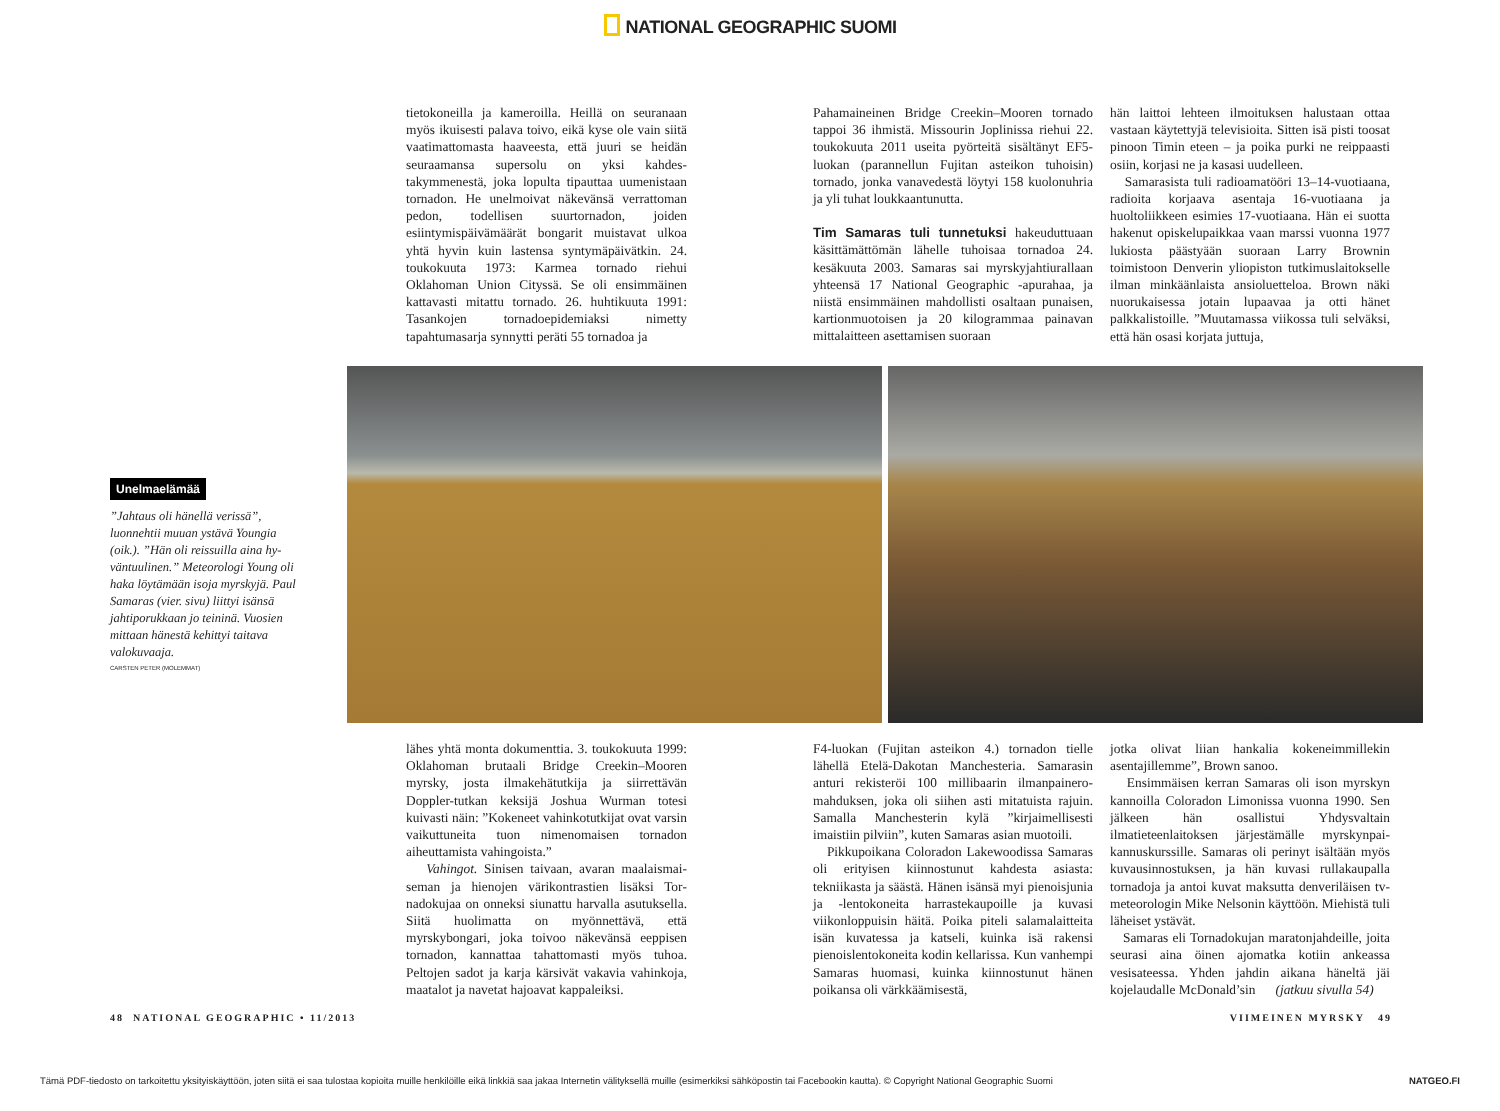NATIONAL GEOGRAPHIC SUOMI
tietokoneilla ja kameroilla. Heillä on seuranaan myös ikuisesti palava toivo, eikä kyse ole vain siitä vaatimattomasta haaveesta, että juuri se heidän seuraamansa supersolu on yksi kahdes­takymmenestä, joka lopulta tipauttaa uumenis­taan tornadon. He unelmoivat näkevänsä ver­rattoman pedon, todellisen suurtornadon, joi­den esiintymispäivämäärät bongarit muistavat ulkoa yhtä hyvin kuin lastensa syntymäpäivät­kin. 24. toukokuuta 1973: Karmea tornado rie­hui Oklahoman Union Cityssä. Se oli ensimmäi­nen kattavasti mitattu tornado. 26. huhtikuuta 1991: Tasankojen tornadoepidemiaksi nimetty tapahtumasarja synnytti peräti 55 tornadoa ja
Pahamaineinen Bridge Creekin–Mooren torna­do tappoi 36 ihmistä. Missourin Joplinissa riehui 22. toukokuuta 2011 useita pyörteitä sisältänyt EF5-luokan (parannellun Fujitan asteikon tu­hoisin) tornado, jonka vanavedestä löytyi 158 kuolonuhria ja yli tuhat loukkaantunutta.
Tim Samaras tuli tunnetuksi hakeuduttuaan käsittämättömän lähelle tuhoisaa tornadoa 24. kesäkuuta 2003. Samaras sai myrskyjahtiural­laan yhteensä 17 National Geographic -apura­haa, ja niistä ensimmäinen mahdollisti osaltaan punaisen, kartionmuotoisen ja 20 kilogrammaa painavan mittalaitteen asettamisen suoraan
hän laittoi lehteen ilmoituksen halustaan ottaa vastaan käytettyjä televisioita. Sitten isä pisti toosat pinoon Timin eteen – ja poika purki ne reippaasti osiin, korjasi ne ja kasasi uudelleen.
Samarasista tuli radioamatööri 13–14-vuo­tiaana, radioita korjaava asentaja 16-vuotiaana ja huoltoliikkeen esimies 17-vuotiaana. Hän ei suotta hakenut opiskelupaikkaa vaan marssi vuonna 1977 lukiosta päästyään suoraan Larry Brownin toimistoon Denverin yliopiston tutki­muslaitokselle ilman minkäänlaista ansioluette­loa. Brown näki nuorukaisessa jotain lupaavaa ja otti hänet palkkalistoille. ”Muutamassa vii­kossa tuli selväksi, että hän osasi korjata juttuja,
Unelmaelämää
”Jahtaus oli hänellä verissä”, luonnehtii muuan ystävä Youngia (oik.). ”Hän oli reissuilla aina hy­väntuulinen.” Meteorologi Young oli haka löytämään isoja myrskyjä. Paul Samaras (vier. sivu) liittyi isänsä jahtiporukkaan jo teininä. Vuosien mittaan hänestä kehittyi taitava valokuvaaja.
CARSTEN PETER (MOLEMMAT)
lähes yhtä monta dokumenttia. 3. toukokuuta 1999: Oklahoman brutaali Bridge Creekin–Mooren myrsky, josta ilmakehätutkija ja siirret­tävän Doppler-tutkan keksijä Joshua Wurman totesi kuivasti näin: ”Kokeneet vahinkotutkijat ovat varsin vaikuttuneita tuon nimenomaisen tornadon aiheuttamista vahingoista.”
Vahingot. Sinisen taivaan, avaran maalaismai­seman ja hienojen värikontrastien lisäksi Tor­nadokujaa on onneksi siunattu harvalla asutuk­sella. Siitä huolimatta on myönnettävä, että myrskybongari, joka toivoo näkevänsä eeppisen tornadon, kannattaa tahattomasti myös tuhoa. Peltojen sadot ja karja kärsivät vakavia vahin­koja, maatalot ja navetat hajoavat kappaleiksi.
F4-luokan (Fujitan asteikon 4.) tornadon tielle lähellä Etelä-Dakotan Manchesteria. Samarasin anturi rekisteröi 100 millibaarin ilmanpainero­mahduksen, joka oli siihen asti mitatuista rajuin. Samalla Manchesterin kylä ”kirjaimellisesti imaistiin pilviin”, kuten Samaras asian muotoili.
Pikkupoikana Coloradon Lakewoodissa Sa­maras oli erityisen kiinnostunut kahdesta asias­ta: tekniikasta ja säästä. Hänen isänsä myi pie­noisjunia ja -lentokoneita harrastekaupoille ja kuvasi viikonloppuisin häitä. Poika piteli sala­malaitteita isän kuvatessa ja katseli, kuinka isä rakensi pienoislentokoneita kodin kellarissa. Kun vanhempi Samaras huomasi, kuinka kiin­nostunut hänen poikansa oli värkkäämisestä,
jotka olivat liian hankalia kokeneimmillekin asentajillemme”, Brown sanoo.
Ensimmäisen kerran Samaras oli ison myrs­kyn kannoilla Coloradon Limonissa vuonna 1990. Sen jälkeen hän osallistui Yhdysvaltain ilmatieteenlaitoksen järjestämälle myrskynpai­kannuskurssille. Samaras oli perinyt isältään myös kuvausinnostuksen, ja hän kuvasi rulla­kaupalla tornadoja ja antoi kuvat maksutta den­veriläisen tv-meteorologin Mike Nelsonin käyt­töön. Miehistä tuli läheiset ystävät.
Samaras eli Tornadokujan maratonjahdeille, joita seurasi aina öinen ajomatka kotiin ankeas­sa vesisateessa. Yhden jahdin aikana häneltä jäi kojelaudalle McDonald’sin (jatkuu sivulla 54)
48 NATIONAL GEOGRAPHIC • 11/2013
VIIMEINEN MYRSKY 49
Tämä PDF-tiedosto on tarkoitettu yksityiskäyttöön, joten siitä ei saa tulostaa kopioita muille henkilöille eikä linkkiä saa jakaa Internetin välityksellä muille (esimerkiksi sähköpostin tai Facebookin kautta). © Copyright National Geographic Suomi NATGEO.FI